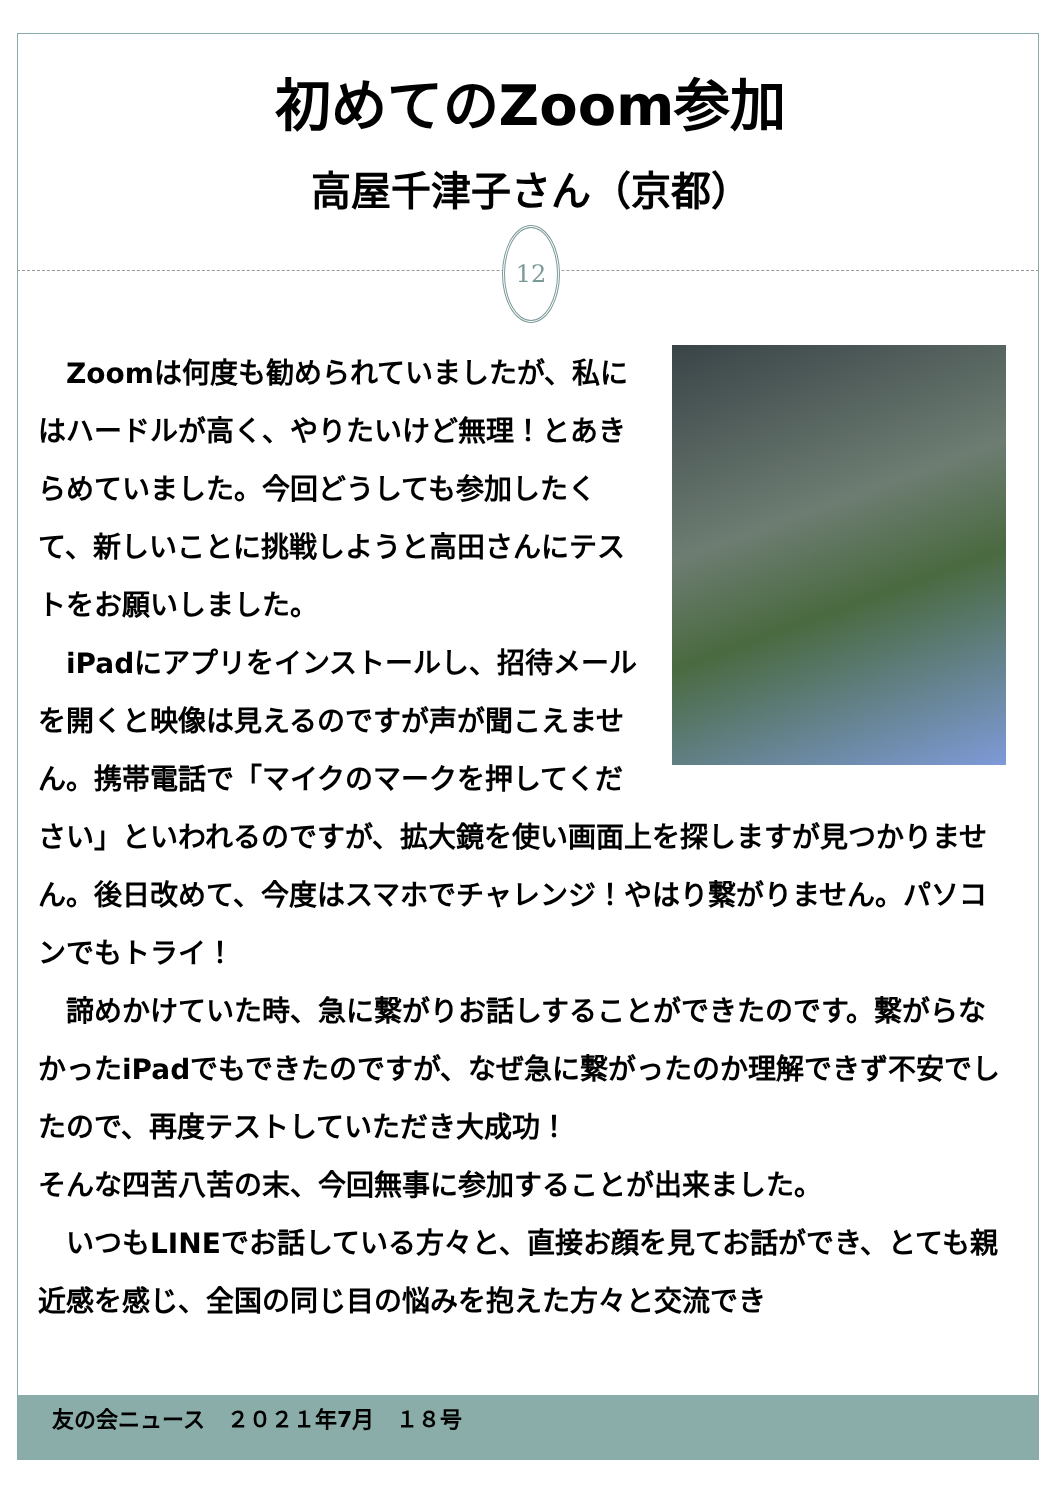初めてのZoom参加
高屋千津子さん（京都）
12
　Zoomは何度も勧められていましたが、私にはハードルが高く、やりたいけど無理！とあきらめていました。今回どうしても参加したくて、新しいことに挑戦しようと高田さんにテストをお願いしました。
　iPadにアプリをインストールし、招待メールを開くと映像は見えるのですが声が聞こえません。携帯電話で「マイクのマークを押してください」といわれるのですが、拡大鏡を使い画面上を探しますが見つかりません。後日改めて、今度はスマホでチャレンジ！やはり繋がりません。パソコンでもトライ！
　諦めかけていた時、急に繋がりお話しすることができたのです。繋がらなかったiPadでもできたのですが、なぜ急に繋がったのか理解できず不安でしたので、再度テストしていただき大成功！
そんな四苦八苦の末、今回無事に参加することが出来ました。
　いつもLINEでお話している方々と、直接お顔を見てお話ができ、とても親近感を感じ、全国の同じ目の悩みを抱えた方々と交流でき
友の会ニュース　２０２１年7月　１８号